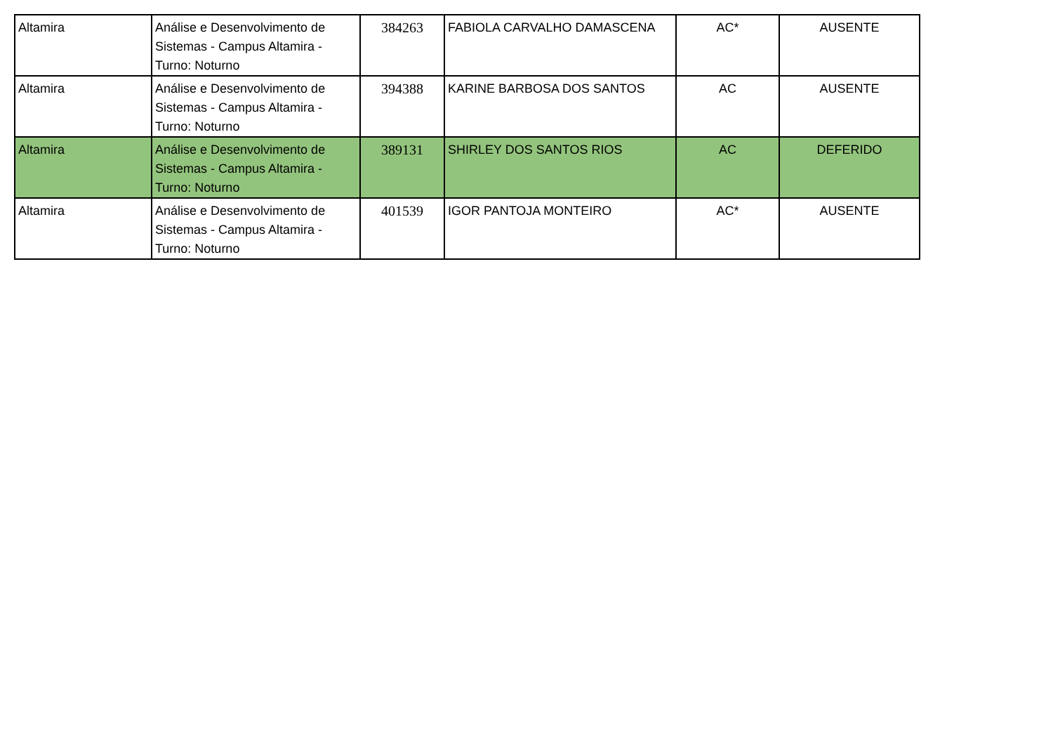| Altamira | Análise e Desenvolvimento de Sistemas - Campus Altamira - Turno: Noturno | 384263 | FABIOLA CARVALHO DAMASCENA | AC* | AUSENTE |
| Altamira | Análise e Desenvolvimento de Sistemas - Campus Altamira - Turno: Noturno | 394388 | KARINE BARBOSA DOS SANTOS | AC | AUSENTE |
| Altamira | Análise e Desenvolvimento de Sistemas - Campus Altamira - Turno: Noturno | 389131 | SHIRLEY DOS SANTOS RIOS | AC | DEFERIDO |
| Altamira | Análise e Desenvolvimento de Sistemas - Campus Altamira - Turno: Noturno | 401539 | IGOR PANTOJA MONTEIRO | AC* | AUSENTE |